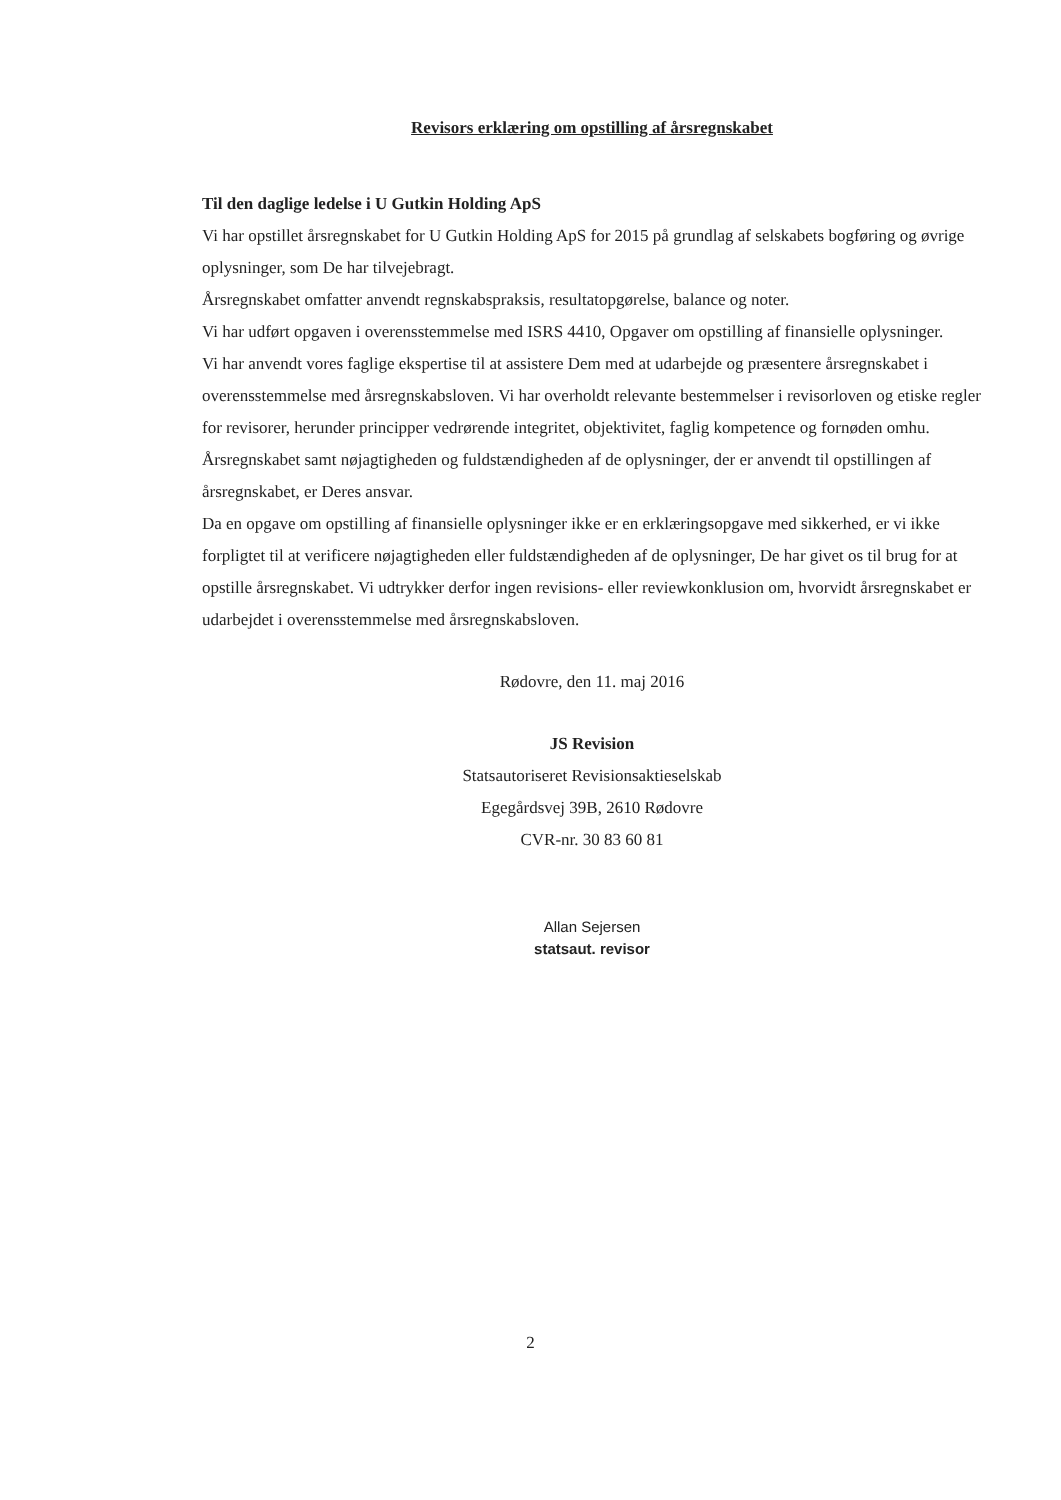Revisors erklæring om opstilling af årsregnskabet
Til den daglige ledelse i U Gutkin Holding ApS
Vi har opstillet årsregnskabet for U Gutkin Holding ApS for 2015 på grundlag af selskabets bogføring og øvrige oplysninger, som De har tilvejebragt.
Årsregnskabet omfatter anvendt regnskabspraksis, resultatopgørelse, balance og noter.
Vi har udført opgaven i overensstemmelse med ISRS 4410, Opgaver om opstilling af finansielle oplysninger.
Vi har anvendt vores faglige ekspertise til at assistere Dem med at udarbejde og præsentere årsregnskabet i overensstemmelse med årsregnskabsloven. Vi har overholdt relevante bestemmelser i revisorloven og etiske regler for revisorer, herunder principper vedrørende integritet, objektivitet, faglig kompetence og fornøden omhu.
Årsregnskabet samt nøjagtigheden og fuldstændigheden af de oplysninger, der er anvendt til opstillingen af årsregnskabet, er Deres ansvar.
Da en opgave om opstilling af finansielle oplysninger ikke er en erklæringsopgave med sikkerhed, er vi ikke forpligtet til at verificere nøjagtigheden eller fuldstændigheden af de oplysninger, De har givet os til brug for at opstille årsregnskabet. Vi udtrykker derfor ingen revisions- eller reviewkonklusion om, hvorvidt årsregnskabet er udarbejdet i overensstemmelse med årsregnskabsloven.
Rødovre, den 11. maj 2016
JS Revision
Statsautoriseret Revisionsaktieselskab
Egegårdsvej 39B, 2610 Rødovre
CVR-nr. 30 83 60 81
Allan Sejersen
statsaut. revisor
2